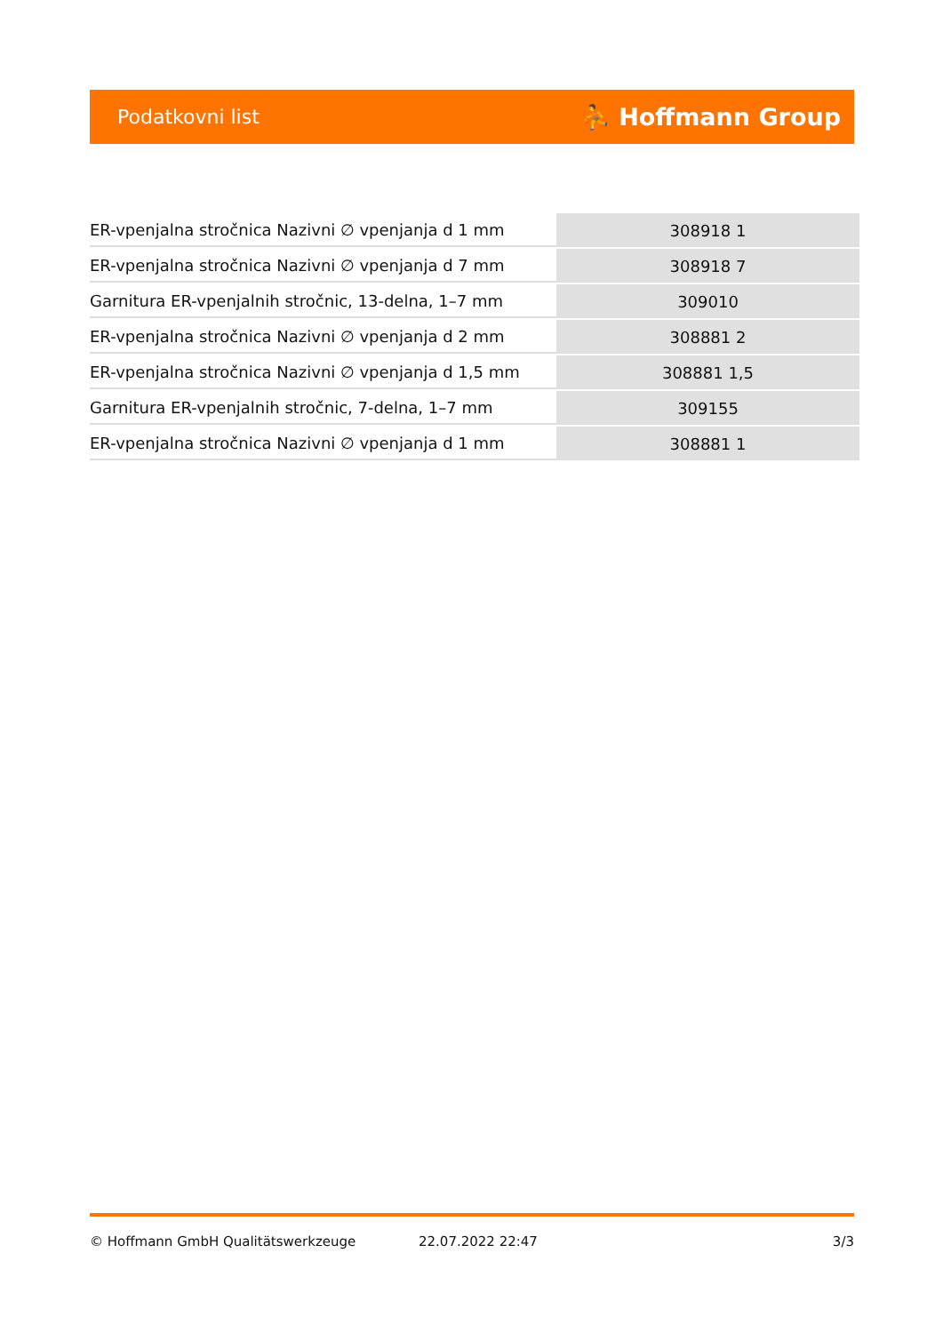Podatkovni list ⛹ Hoffmann Group
| ER-vpenjalna stročnica Nazivni ∅ vpenjanja d 1 mm | 308918 1 |
| ER-vpenjalna stročnica Nazivni ∅ vpenjanja d 7 mm | 308918 7 |
| Garnitura ER-vpenjalnih stročnic, 13-delna, 1–7 mm | 309010 |
| ER-vpenjalna stročnica Nazivni ∅ vpenjanja d 2 mm | 308881 2 |
| ER-vpenjalna stročnica Nazivni ∅ vpenjanja d 1,5 mm | 308881 1,5 |
| Garnitura ER-vpenjalnih stročnic, 7-delna, 1–7 mm | 309155 |
| ER-vpenjalna stročnica Nazivni ∅ vpenjanja d 1 mm | 308881 1 |
© Hoffmann GmbH Qualitätswerkzeuge 22.07.2022 22:47 3/3